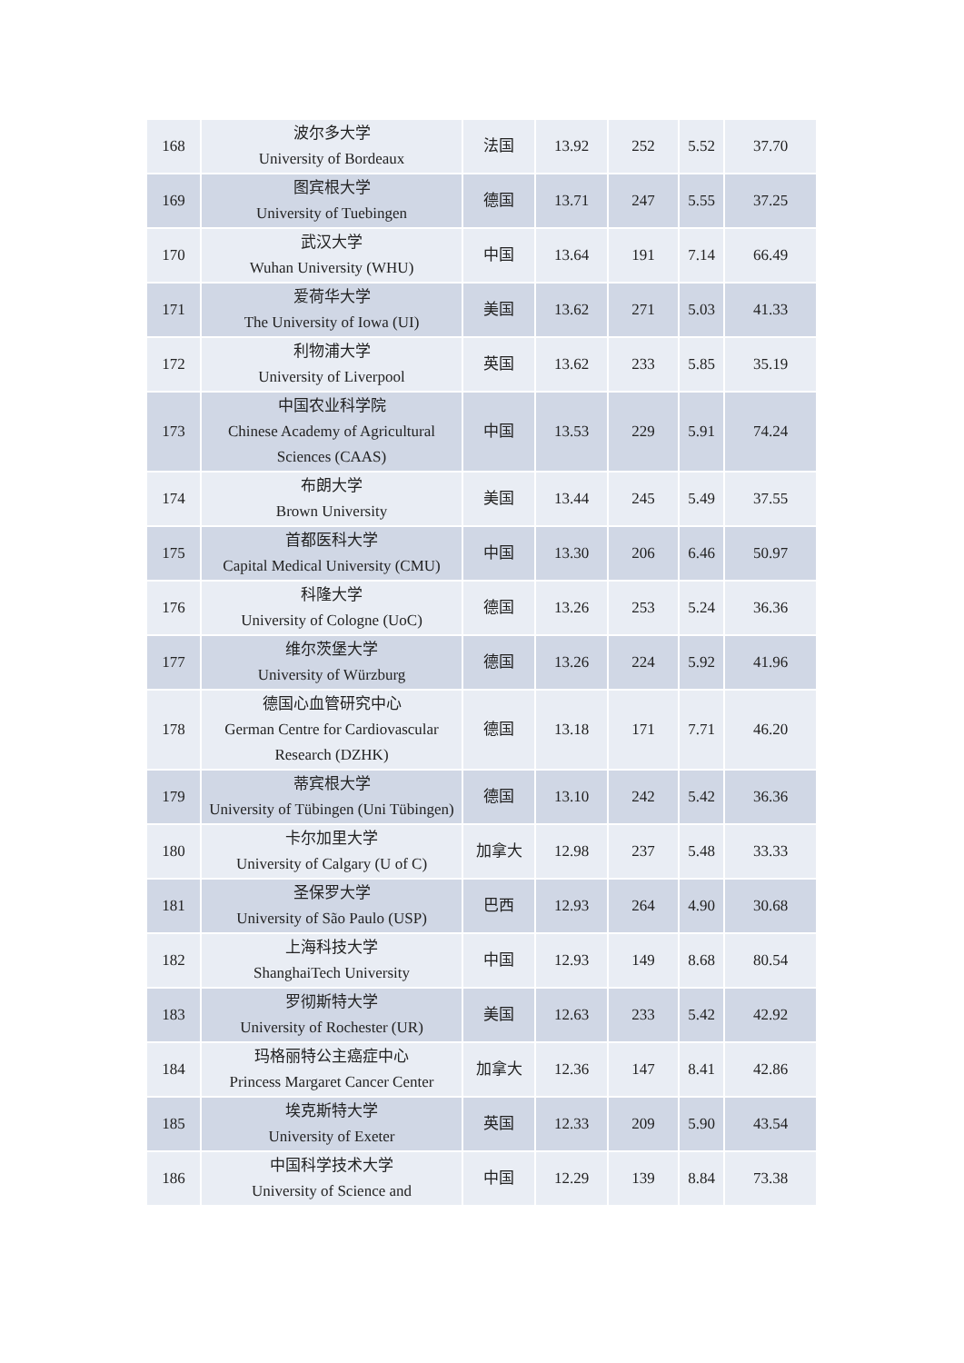| 168 | 波尔多大学 University of Bordeaux | 法国 | 13.92 | 252 | 5.52 | 37.70 |
| 169 | 图宾根大学 University of Tuebingen | 德国 | 13.71 | 247 | 5.55 | 37.25 |
| 170 | 武汉大学 Wuhan University (WHU) | 中国 | 13.64 | 191 | 7.14 | 66.49 |
| 171 | 爱荷华大学 The University of Iowa (UI) | 美国 | 13.62 | 271 | 5.03 | 41.33 |
| 172 | 利物浦大学 University of Liverpool | 英国 | 13.62 | 233 | 5.85 | 35.19 |
| 173 | 中国农业科学院 Chinese Academy of Agricultural Sciences (CAAS) | 中国 | 13.53 | 229 | 5.91 | 74.24 |
| 174 | 布朗大学 Brown University | 美国 | 13.44 | 245 | 5.49 | 37.55 |
| 175 | 首都医科大学 Capital Medical University (CMU) | 中国 | 13.30 | 206 | 6.46 | 50.97 |
| 176 | 科隆大学 University of Cologne (UoC) | 德国 | 13.26 | 253 | 5.24 | 36.36 |
| 177 | 维尔茨堡大学 University of Würzburg | 德国 | 13.26 | 224 | 5.92 | 41.96 |
| 178 | 德国心血管研究中心 German Centre for Cardiovascular Research (DZHK) | 德国 | 13.18 | 171 | 7.71 | 46.20 |
| 179 | 蒂宾根大学 University of Tübingen (Uni Tübingen) | 德国 | 13.10 | 242 | 5.42 | 36.36 |
| 180 | 卡尔加里大学 University of Calgary (U of C) | 加拿大 | 12.98 | 237 | 5.48 | 33.33 |
| 181 | 圣保罗大学 University of São Paulo (USP) | 巴西 | 12.93 | 264 | 4.90 | 30.68 |
| 182 | 上海科技大学 ShanghaiTech University | 中国 | 12.93 | 149 | 8.68 | 80.54 |
| 183 | 罗彻斯特大学 University of Rochester (UR) | 美国 | 12.63 | 233 | 5.42 | 42.92 |
| 184 | 玛格丽特公主癌症中心 Princess Margaret Cancer Center | 加拿大 | 12.36 | 147 | 8.41 | 42.86 |
| 185 | 埃克斯特大学 University of Exeter | 英国 | 12.33 | 209 | 5.90 | 43.54 |
| 186 | 中国科学技术大学 University of Science and | 中国 | 12.29 | 139 | 8.84 | 73.38 |